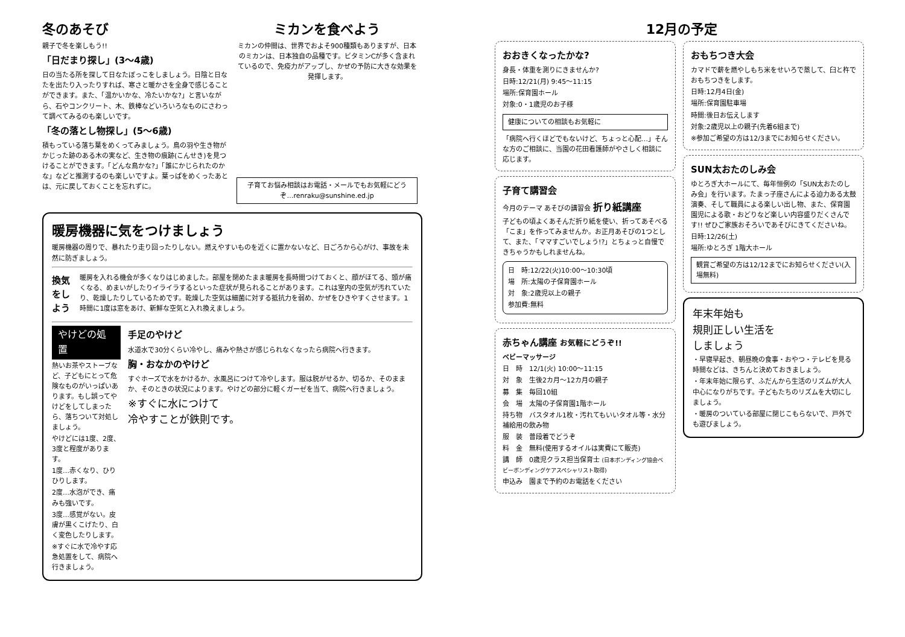冬のあそび
親子で冬を楽しもう!!
「日だまり探し」(3～4歳)
日の当たる所を探して日なたぼっこをしましょう。日陰と日なたを出たり入ったりすれば、寒さと暖かさを全身で感じることができます。また、「温かいかな、冷たいかな?」と言いながら、石やコンクリート、木、鉄棒などいろいろなものにさわって調べてみるのも楽しいです。
「冬の落とし物探し」(5～6歳)
積もっている落ち葉をめくってみましょう。鳥の羽や生き物がかじった跡のある木の実など、生き物の痕跡(こんせき)を見つけることができます。「どんな鳥かな?」「誰にかじられたのかな」などと推測するのも楽しいですよ。葉っぱをめくったあとは、元に戻しておくことを忘れずに。
ミカンを食べよう
ミカンの仲間は、世界でおよそ900種類もありますが、日本のミカンは、日本独自の品種です。ビタミンCが多く含まれているので、免疫力がアップし、かぜの予防に大きな効果を発揮します。
子育てお悩み相談はお電話・メールでもお気軽にどうぞ…renraku@sunshine.ed.jp
暖房機器に気をつけましょう
暖房機器の周りで、暴れたり走り回ったりしない。燃えやすいものを近くに置かないなど、日ごろから心がけ、事故を未然に防ぎましょう。
換気をしよう
暖房を入れる機会が多くなりはじめました。部屋を閉めたまま暖房を長時間つけておくと、顔がほてる、頭が痛くなる、めまいがしたりイライラするといった症状が見られることがあります。これは室内の空気が汚れていたり、乾燥したりしているためです。乾燥した空気は細菌に対する抵抗力を弱め、かぜをひきやすくさせます。1時間に1度は窓をあけ、新鮮な空気と入れ換えましょう。
やけどの処置
熱いお茶やストーブなど、子どもにとって危険なものがいっぱいあります。もし誤ってやけどをしてしまったら、落ちついて対処しましょう。
やけどには1度、2度、3度と程度があります。
1度…赤くなり、ひりひりします。
2度…水泡ができ、痛みも強いです。
3度…感覚がない。皮膚が黒くこげたり、白く変色したりします。
※すぐに水で冷やす応急処置をして、病院へ行きましょう。
手足のやけど
水道水で30分くらい冷やし、痛みや熱さが感じられなくなったら病院へ行きます。
胸・おなかのやけど
すぐホーズで水をかけるか、水風呂につけて冷やします。服は脱がせるか、切るか、そのままか、そのときの状況によります。やけどの部分に軽くガーゼを当て、病院へ行きましょう。
※すぐに水につけて
冷やすことが鉄則です。
12月の予定
おおきくなったかな?
身長・体重を測りにきませんか?
日時:12/21(月) 9:45～11:15
場所:保育園ホール
対象:0・1歳児のお子様
健康についての相談もお気軽に
「病院へ行くほどでもないけど、ちょっと心配…」そんな方のご相談に、当園の花田看護師がやさしく相談に応じます。
子育て講習会
今月のテーマ あそびの講習会 折り紙講座
子どもの頃よくあそんだ折り紙を使い、折ってあそべる「こま」を作ってみませんか。お正月あそびの1つとして、また、「ママすごいでしょう!?」とちょっと自慢できちゃうかもしれませんね。
日　時:12/22(火)10:00～10:30頃
場　所:太陽の子保育園ホール
対　象:2歳児以上の親子
参加費:無料
赤ちゃん講座 お気軽にどうぞ!!
ベビーマッサージ
日　時　12/1(火) 10:00～11:15
対　象　生後2カ月～12カ月の親子
募　集　毎回10組
会　場　太陽の子保育園1階ホール
持ち物　バスタオル1枚・汚れてもいいタオル等・水分補給用の飲み物
服　装　普段着でどうぞ
料　金　無料(使用するオイルは実費にて販売)
講　師　0歳児クラス担当保育士 (日本ボンディング協会ベビーボンディングケアスペシャリスト取得)
申込み　園まで予約のお電話をください
おもちつき大会
カマドで薪を燃やしもち米をせいろで蒸して、臼と杵でおもちつきをします。
日時:12月4日(金)
場所:保育園駐車場
時間:後日お伝えします
対象:2歳児以上の親子(先着6組まで)
※参加ご希望の方は12/3までにお知らせください。
SUN太おたのしみ会
ゆとろぎ大ホールにて、毎年恒例の「SUN太おたのしみ会」を行います。たまっ子座さんによる迫力ある太鼓演奏、そして職員による楽しい出し物、また、保育園園児による歌・おどりなど楽しい内容盛りだくさんです!! ぜひご家族おそろいであそびにきてくださいね。
日時:12/26(土)
場所:ゆとろぎ 1階大ホール
観賞ご希望の方は12/12までにお知らせください(入場無料)
年末年始も
規則正しい生活を
しましょう
・早寝早起き、朝昼晩の食事・おやつ・テレビを見る時間などは、きちんと決めておきましょう。
・年末年始に限らず、ふだんから生活のリズムが大人中心になりがちです。子どもたちのリズムを大切にしましょう。
・暖房のついている部屋に閉じこもらないで、戸外でも遊びましょう。